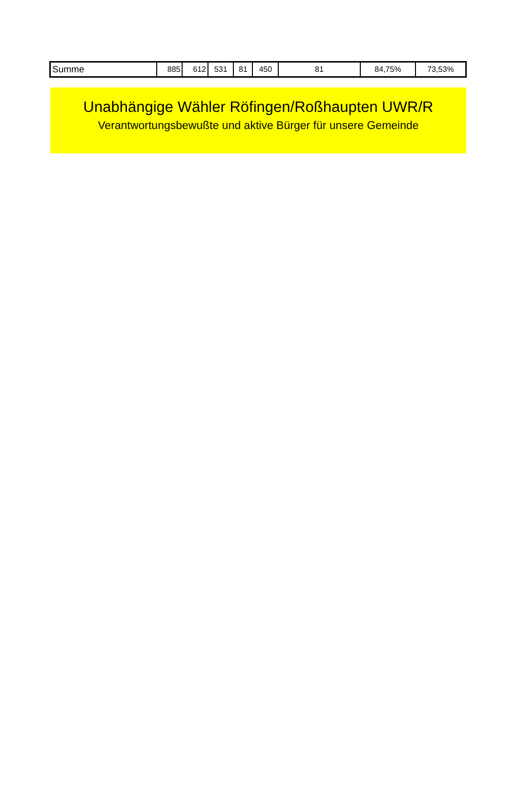| Summe | 885 | 612 | 531 | 81 | 450 | 81 | 84,75% | 73,53% |
Unabhängige Wähler Röfingen/Roßhaupten UWR/R
Verantwortungsbewußte und aktive Bürger für unsere Gemeinde